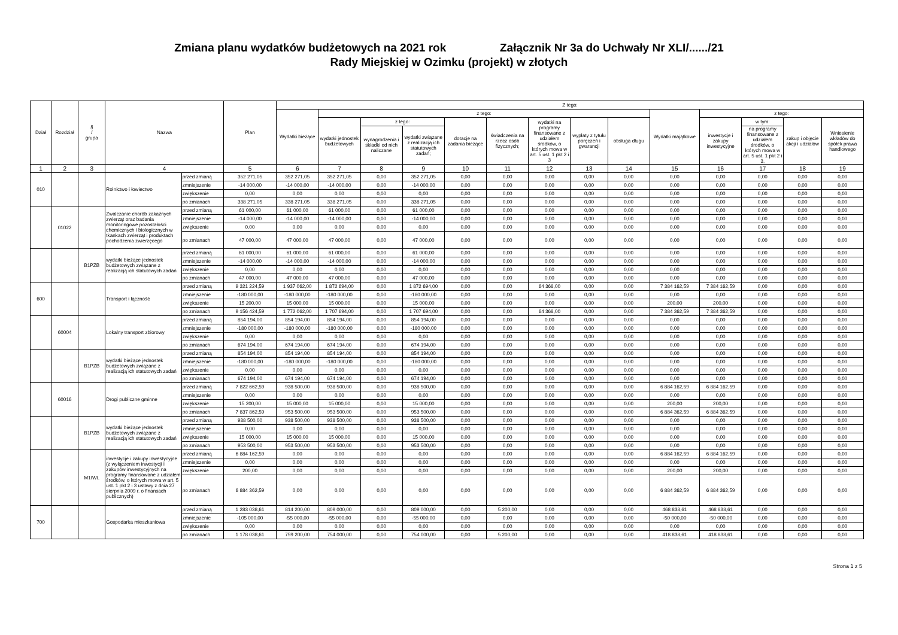Zmiana planu wydatków budżetowych na 2021 rok Załącznik Nr 3a do Uchwały Nr XLI/....../21
Rady Miejskiej w Ozimku (projekt) w złotych
| Dział | Rozdział | § / grupa | Nazwa | | Plan | Z tego: | | | | | | | | | | | | | |
| --- | --- | --- | --- | --- | --- | --- | --- | --- | --- | --- | --- | --- | --- | --- | --- | --- | --- | --- | --- |
| | | | | | | Wydatki bieżące | z tego: | | | | | | | | Wydatki majątkowe | z tego: | | | |
| | | | | | | | wydatki jednostek budżetowych | z tego: | | dotacje na zadania bieżące | świadczenia na rzecz osób fizycznych; | wydatki na programy finansowane z udziałem środków, o których mowa w art. 5 ust. 1 pkt 2 i 3 | wypłaty z tytułu poręczeń i gwarancji | obsługa długu | | inwestycje i zakupy inwestycyjne | w tym: | zakup i objęcie akcji i udziałów | Wniesienie wkładów do spółek prawa handlowego |
| | | | | | | | | wynagrodzenia i składki od nich naliczane | wydatki związane z realizacją ich statutowych zadań; | | | | | | | | na programy finansowane z udziałem środków, o których mowa w art. 5 ust. 1 pkt 2 i 3, | | |
| 1 | 2 | 3 | 4 | | 5 | 6 | 7 | 8 | 9 | 10 | 11 | 12 | 13 | 14 | 15 | 16 | 17 | 18 | 19 |
| 010 | | | Rolnictwo i łowiectwo | przed zmianą | 352 271,05 | 352 271,05 | 352 271,05 | 0,00 | 352 271,05 | 0,00 | 0,00 | 0,00 | 0,00 | 0,00 | 0,00 | 0,00 | 0,00 | 0,00 | 0,00 |
| | | | | zmniejszenie | -14 000,00 | -14 000,00 | -14 000,00 | 0,00 | -14 000,00 | 0,00 | 0,00 | 0,00 | 0,00 | 0,00 | 0,00 | 0,00 | 0,00 | 0,00 | 0,00 |
| | | | | zwiększenie | 0,00 | 0,00 | 0,00 | 0,00 | 0,00 | 0,00 | 0,00 | 0,00 | 0,00 | 0,00 | 0,00 | 0,00 | 0,00 | 0,00 | 0,00 |
| | | | | po zmianach | 338 271,05 | 338 271,05 | 338 271,05 | 0,00 | 338 271,05 | 0,00 | 0,00 | 0,00 | 0,00 | 0,00 | 0,00 | 0,00 | 0,00 | 0,00 | 0,00 |
| | 01022 | | Zwalczanie chorób zakaźnych zwierząt oraz badania monitoringowe pozostałości chemicznych i biologicznych w tkankach zwierząt i produktach pochodzenia zwierzęcego | przed zmianą | 61 000,00 | 61 000,00 | 61 000,00 | 0,00 | 61 000,00 | 0,00 | 0,00 | 0,00 | 0,00 | 0,00 | 0,00 | 0,00 | 0,00 | 0,00 | 0,00 |
| | | | | zmniejszenie | -14 000,00 | -14 000,00 | -14 000,00 | 0,00 | -14 000,00 | 0,00 | 0,00 | 0,00 | 0,00 | 0,00 | 0,00 | 0,00 | 0,00 | 0,00 | 0,00 |
| | | | | zwiększenie | 0,00 | 0,00 | 0,00 | 0,00 | 0,00 | 0,00 | 0,00 | 0,00 | 0,00 | 0,00 | 0,00 | 0,00 | 0,00 | 0,00 | 0,00 |
| | | | | po zmianach | 47 000,00 | 47 000,00 | 47 000,00 | 0,00 | 47 000,00 | 0,00 | 0,00 | 0,00 | 0,00 | 0,00 | 0,00 | 0,00 | 0,00 | 0,00 | 0,00 |
| | | B1PZB | wydatki bieżące jednostek budżetowych związane z realizacją ich statutowych zadań | przed zmianą | 61 000,00 | 61 000,00 | 61 000,00 | 0,00 | 61 000,00 | 0,00 | 0,00 | 0,00 | 0,00 | 0,00 | 0,00 | 0,00 | 0,00 | 0,00 | 0,00 |
| | | | | zmniejszenie | -14 000,00 | -14 000,00 | -14 000,00 | 0,00 | -14 000,00 | 0,00 | 0,00 | 0,00 | 0,00 | 0,00 | 0,00 | 0,00 | 0,00 | 0,00 | 0,00 |
| | | | | zwiększenie | 0,00 | 0,00 | 0,00 | 0,00 | 0,00 | 0,00 | 0,00 | 0,00 | 0,00 | 0,00 | 0,00 | 0,00 | 0,00 | 0,00 | 0,00 |
| | | | | po zmianach | 47 000,00 | 47 000,00 | 47 000,00 | 0,00 | 47 000,00 | 0,00 | 0,00 | 0,00 | 0,00 | 0,00 | 0,00 | 0,00 | 0,00 | 0,00 | 0,00 |
| 600 | | | Transport i łączność | przed zmianą | 9 321 224,59 | 1 937 062,00 | 1 872 694,00 | 0,00 | 1 872 694,00 | 0,00 | 0,00 | 64 368,00 | 0,00 | 0,00 | 7 384 162,59 | 7 384 162,59 | 0,00 | 0,00 | 0,00 |
| | | | | zmniejszenie | -180 000,00 | -180 000,00 | -180 000,00 | 0,00 | -180 000,00 | 0,00 | 0,00 | 0,00 | 0,00 | 0,00 | 0,00 | 0,00 | 0,00 | 0,00 | 0,00 |
| | | | | zwiększenie | 15 200,00 | 15 000,00 | 15 000,00 | 0,00 | 15 000,00 | 0,00 | 0,00 | 0,00 | 0,00 | 0,00 | 200,00 | 200,00 | 0,00 | 0,00 | 0,00 |
| | | | | po zmianach | 9 156 424,59 | 1 772 062,00 | 1 707 694,00 | 0,00 | 1 707 694,00 | 0,00 | 0,00 | 64 368,00 | 0,00 | 0,00 | 7 384 362,59 | 7 384 362,59 | 0,00 | 0,00 | 0,00 |
| | 60004 | | Lokalny transport zbiorowy | przed zmianą | 854 194,00 | 854 194,00 | 854 194,00 | 0,00 | 854 194,00 | 0,00 | 0,00 | 0,00 | 0,00 | 0,00 | 0,00 | 0,00 | 0,00 | 0,00 | 0,00 |
| | | | | zmniejszenie | -180 000,00 | -180 000,00 | -180 000,00 | 0,00 | -180 000,00 | 0,00 | 0,00 | 0,00 | 0,00 | 0,00 | 0,00 | 0,00 | 0,00 | 0,00 | 0,00 |
| | | | | zwiększenie | 0,00 | 0,00 | 0,00 | 0,00 | 0,00 | 0,00 | 0,00 | 0,00 | 0,00 | 0,00 | 0,00 | 0,00 | 0,00 | 0,00 | 0,00 |
| | | | | po zmianach | 674 194,00 | 674 194,00 | 674 194,00 | 0,00 | 674 194,00 | 0,00 | 0,00 | 0,00 | 0,00 | 0,00 | 0,00 | 0,00 | 0,00 | 0,00 | 0,00 |
| | | B1PZB | wydatki bieżące jednostek budżetowych związane z realizacją ich statutowych zadań | przed zmianą | 854 194,00 | 854 194,00 | 854 194,00 | 0,00 | 854 194,00 | 0,00 | 0,00 | 0,00 | 0,00 | 0,00 | 0,00 | 0,00 | 0,00 | 0,00 | 0,00 |
| | | | | zmniejszenie | -180 000,00 | -180 000,00 | -180 000,00 | 0,00 | -180 000,00 | 0,00 | 0,00 | 0,00 | 0,00 | 0,00 | 0,00 | 0,00 | 0,00 | 0,00 | 0,00 |
| | | | | zwiększenie | 0,00 | 0,00 | 0,00 | 0,00 | 0,00 | 0,00 | 0,00 | 0,00 | 0,00 | 0,00 | 0,00 | 0,00 | 0,00 | 0,00 | 0,00 |
| | | | | po zmianach | 674 194,00 | 674 194,00 | 674 194,00 | 0,00 | 674 194,00 | 0,00 | 0,00 | 0,00 | 0,00 | 0,00 | 0,00 | 0,00 | 0,00 | 0,00 | 0,00 |
| | 60016 | | Drogi publiczne gminne | przed zmianą | 7 822 662,59 | 938 500,00 | 938 500,00 | 0,00 | 938 500,00 | 0,00 | 0,00 | 0,00 | 0,00 | 0,00 | 6 884 162,59 | 6 884 162,59 | 0,00 | 0,00 | 0,00 |
| | | | | zmniejszenie | 0,00 | 0,00 | 0,00 | 0,00 | 0,00 | 0,00 | 0,00 | 0,00 | 0,00 | 0,00 | 0,00 | 0,00 | 0,00 | 0,00 | 0,00 |
| | | | | zwiększenie | 15 200,00 | 15 000,00 | 15 000,00 | 0,00 | 15 000,00 | 0,00 | 0,00 | 0,00 | 0,00 | 0,00 | 200,00 | 200,00 | 0,00 | 0,00 | 0,00 |
| | | | | po zmianach | 7 837 862,59 | 953 500,00 | 953 500,00 | 0,00 | 953 500,00 | 0,00 | 0,00 | 0,00 | 0,00 | 0,00 | 6 884 362,59 | 6 884 362,59 | 0,00 | 0,00 | 0,00 |
| | | B1PZB | wydatki bieżące jednostek budżetowych związane z realizacją ich statutowych zadań | przed zmianą | 938 500,00 | 938 500,00 | 938 500,00 | 0,00 | 938 500,00 | 0,00 | 0,00 | 0,00 | 0,00 | 0,00 | 0,00 | 0,00 | 0,00 | 0,00 | 0,00 |
| | | | | zmniejszenie | 0,00 | 0,00 | 0,00 | 0,00 | 0,00 | 0,00 | 0,00 | 0,00 | 0,00 | 0,00 | 0,00 | 0,00 | 0,00 | 0,00 | 0,00 |
| | | | | zwiększenie | 15 000,00 | 15 000,00 | 15 000,00 | 0,00 | 15 000,00 | 0,00 | 0,00 | 0,00 | 0,00 | 0,00 | 0,00 | 0,00 | 0,00 | 0,00 | 0,00 |
| | | | | po zmianach | 953 500,00 | 953 500,00 | 953 500,00 | 0,00 | 953 500,00 | 0,00 | 0,00 | 0,00 | 0,00 | 0,00 | 0,00 | 0,00 | 0,00 | 0,00 | 0,00 |
| | | M1IWL | inwestycje i zakupy inwestycyjne (z wyłączeniem inwestycji i zakupów inwestycyjnych na programy finansowane z udziałem środków, o których mowa w art. 5 ust. 1 pkt 2 i 3 ustawy z dnia 27 sierpnia 2009 r. o finansach publicznych) | przed zmianą | 6 884 162,59 | 0,00 | 0,00 | 0,00 | 0,00 | 0,00 | 0,00 | 0,00 | 0,00 | 0,00 | 6 884 162,59 | 6 884 162,59 | 0,00 | 0,00 | 0,00 |
| | | | | zmniejszenie | 0,00 | 0,00 | 0,00 | 0,00 | 0,00 | 0,00 | 0,00 | 0,00 | 0,00 | 0,00 | 0,00 | 0,00 | 0,00 | 0,00 | 0,00 |
| | | | | zwiększenie | 200,00 | 0,00 | 0,00 | 0,00 | 0,00 | 0,00 | 0,00 | 0,00 | 0,00 | 0,00 | 200,00 | 200,00 | 0,00 | 0,00 | 0,00 |
| | | | | po zmianach | 6 884 362,59 | 0,00 | 0,00 | 0,00 | 0,00 | 0,00 | 0,00 | 0,00 | 0,00 | 0,00 | 6 884 362,59 | 6 884 362,59 | 0,00 | 0,00 | 0,00 |
| 700 | | | Gospodarka mieszkaniowa | przed zmianą | 1 283 038,61 | 814 200,00 | 809 000,00 | 0,00 | 809 000,00 | 0,00 | 5 200,00 | 0,00 | 0,00 | 0,00 | 468 838,61 | 468 838,61 | 0,00 | 0,00 | 0,00 |
| | | | | zmniejszenie | -105 000,00 | -55 000,00 | -55 000,00 | 0,00 | -55 000,00 | 0,00 | 0,00 | 0,00 | 0,00 | 0,00 | -50 000,00 | -50 000,00 | 0,00 | 0,00 | 0,00 |
| | | | | zwiększenie | 0,00 | 0,00 | 0,00 | 0,00 | 0,00 | 0,00 | 0,00 | 0,00 | 0,00 | 0,00 | 0,00 | 0,00 | 0,00 | 0,00 | 0,00 |
| | | | | po zmianach | 1 178 038,61 | 759 200,00 | 754 000,00 | 0,00 | 754 000,00 | 0,00 | 5 200,00 | 0,00 | 0,00 | 0,00 | 418 838,61 | 418 838,61 | 0,00 | 0,00 | 0,00 |
Strona 1 z 5